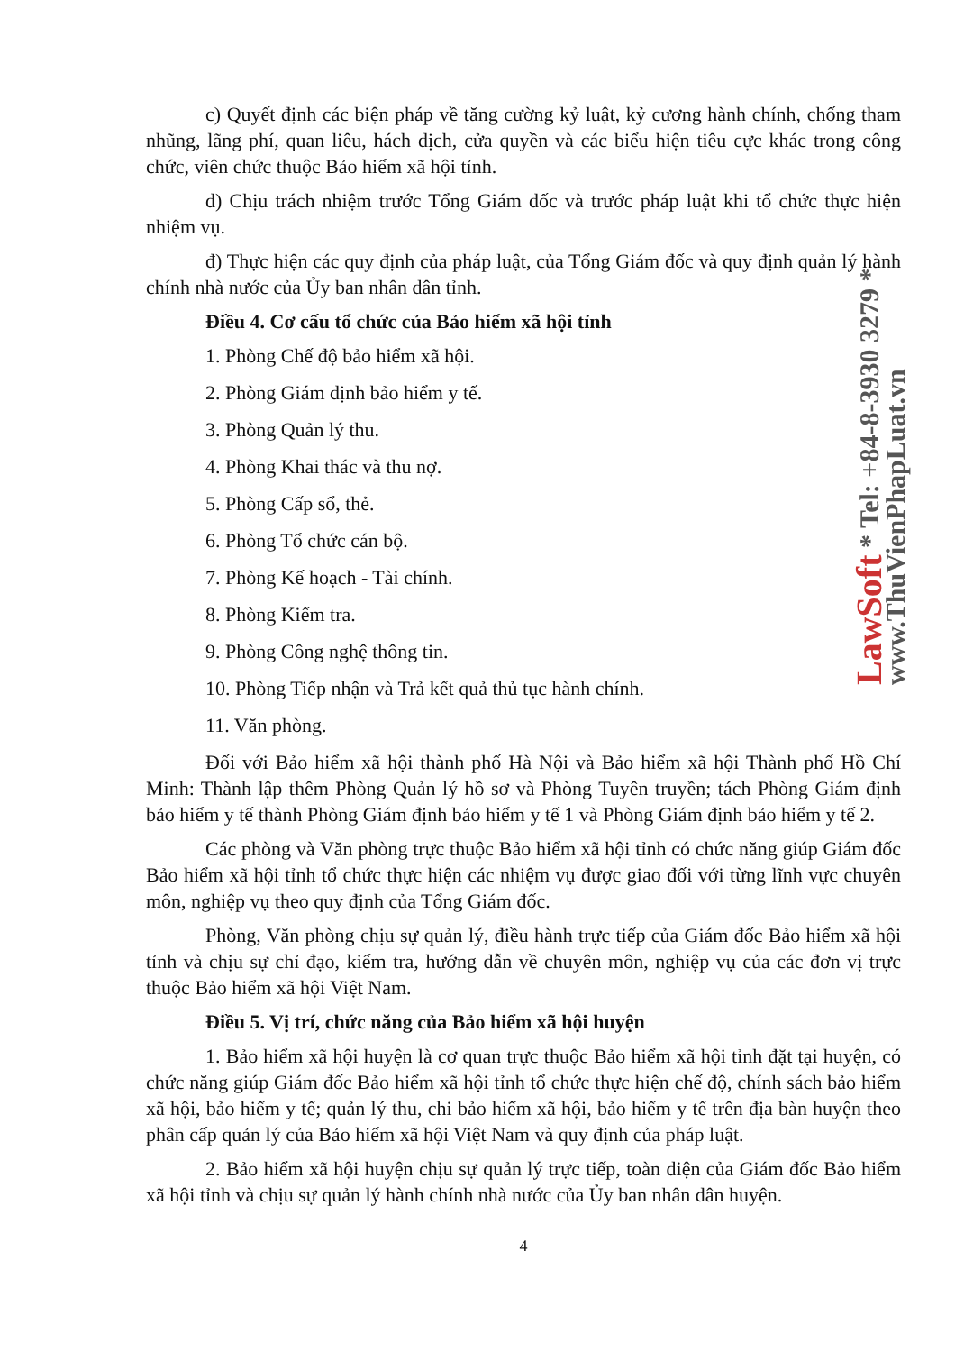c) Quyết định các biện pháp về tăng cường kỷ luật, kỷ cương hành chính, chống tham nhũng, lãng phí, quan liêu, hách dịch, cửa quyền và các biểu hiện tiêu cực khác trong công chức, viên chức thuộc Bảo hiểm xã hội tỉnh.
d) Chịu trách nhiệm trước Tổng Giám đốc và trước pháp luật khi tổ chức thực hiện nhiệm vụ.
đ) Thực hiện các quy định của pháp luật, của Tổng Giám đốc và quy định quản lý hành chính nhà nước của Ủy ban nhân dân tỉnh.
Điều 4. Cơ cấu tổ chức của Bảo hiểm xã hội tỉnh
1. Phòng Chế độ bảo hiểm xã hội.
2. Phòng Giám định bảo hiểm y tế.
3. Phòng Quản lý thu.
4. Phòng Khai thác và thu nợ.
5. Phòng Cấp sổ, thẻ.
6. Phòng Tổ chức cán bộ.
7. Phòng Kế hoạch - Tài chính.
8. Phòng Kiểm tra.
9. Phòng Công nghệ thông tin.
10. Phòng Tiếp nhận và Trả kết quả thủ tục hành chính.
11. Văn phòng.
Đối với Bảo hiểm xã hội thành phố Hà Nội và Bảo hiểm xã hội Thành phố Hồ Chí Minh: Thành lập thêm Phòng Quản lý hồ sơ và Phòng Tuyên truyền; tách Phòng Giám định bảo hiểm y tế thành Phòng Giám định bảo hiểm y tế 1 và Phòng Giám định bảo hiểm y tế 2.
Các phòng và Văn phòng trực thuộc Bảo hiểm xã hội tỉnh có chức năng giúp Giám đốc Bảo hiểm xã hội tỉnh tổ chức thực hiện các nhiệm vụ được giao đối với từng lĩnh vực chuyên môn, nghiệp vụ theo quy định của Tổng Giám đốc.
Phòng, Văn phòng chịu sự quản lý, điều hành trực tiếp của Giám đốc Bảo hiểm xã hội tỉnh và chịu sự chỉ đạo, kiểm tra, hướng dẫn về chuyên môn, nghiệp vụ của các đơn vị trực thuộc Bảo hiểm xã hội Việt Nam.
Điều 5. Vị trí, chức năng của Bảo hiểm xã hội huyện
1. Bảo hiểm xã hội huyện là cơ quan trực thuộc Bảo hiểm xã hội tỉnh đặt tại huyện, có chức năng giúp Giám đốc Bảo hiểm xã hội tỉnh tổ chức thực hiện chế độ, chính sách bảo hiểm xã hội, bảo hiểm y tế; quản lý thu, chi bảo hiểm xã hội, bảo hiểm y tế trên địa bàn huyện theo phân cấp quản lý của Bảo hiểm xã hội Việt Nam và quy định của pháp luật.
2. Bảo hiểm xã hội huyện chịu sự quản lý trực tiếp, toàn diện của Giám đốc Bảo hiểm xã hội tỉnh và chịu sự quản lý hành chính nhà nước của Ủy ban nhân dân huyện.
4
LawSoft * Tel: +84-8-3930 3279 * www.ThuVienPhapLuat.vn